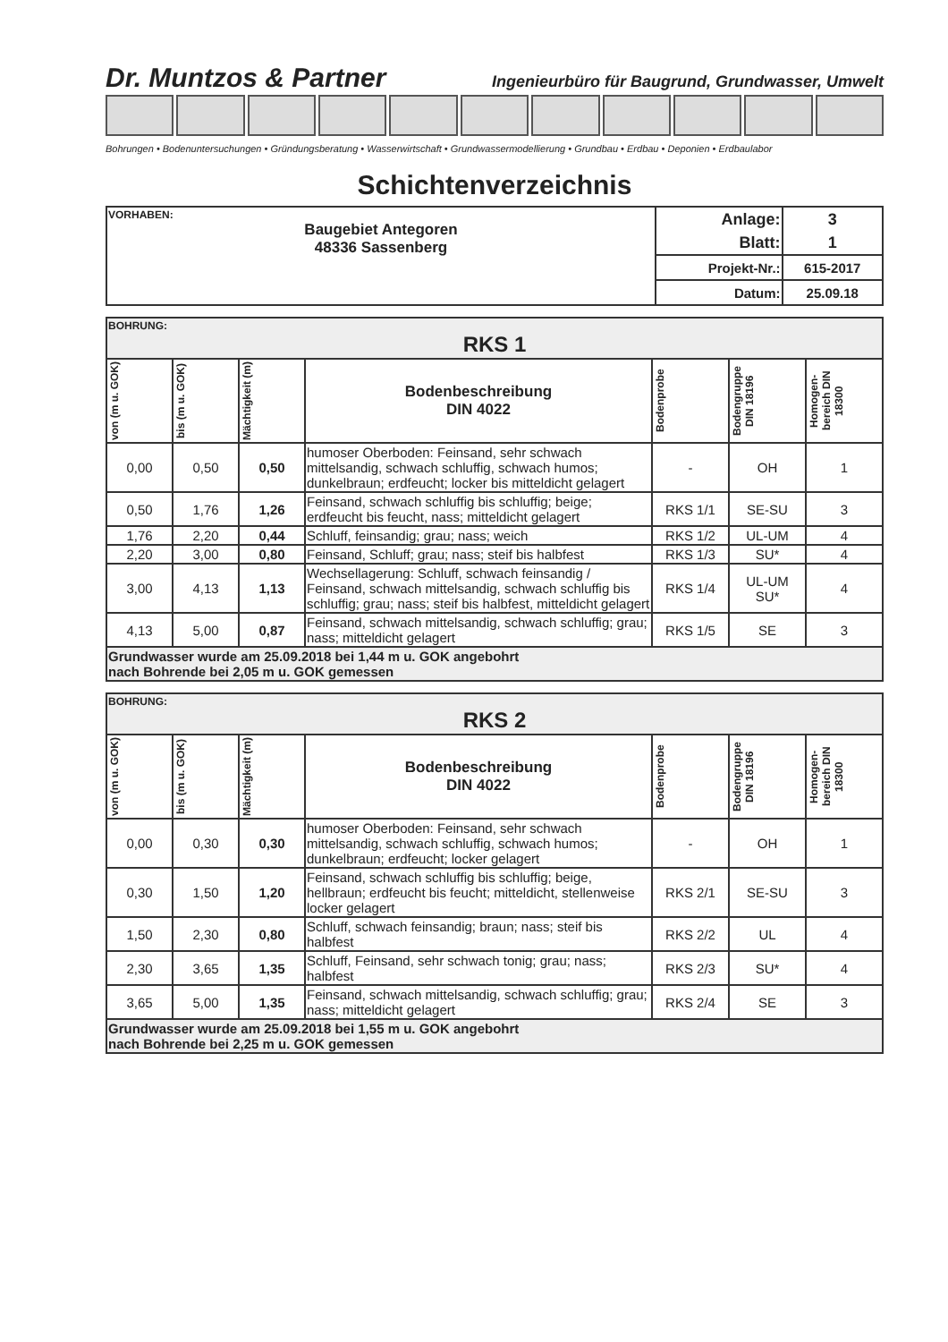Dr. Muntzos & Partner Ingenieurbüro für Baugrund, Grundwasser, Umwelt
Bohrungen • Bodenuntersuchungen • Gründungsberatung • Wasserwirtschaft • Grundwassermodellierung • Grundbau • Erdbau • Deponien • Erdbaulabor
Schichtenverzeichnis
| VORHABEN: Baugebiet Antegoren 48336 Sassenberg | Anlage: | 3 |
| | Blatt: | 1 |
| | Projekt-Nr.: | 615-2017 |
| | Datum: | 25.09.18 |
| BOHRUNG: RKS 1 | | | | | | |
| von (m u. GOK) | bis (m u. GOK) | Mächtigkeit (m) | Bodenbeschreibung DIN 4022 | Bodenprobe | Bodengruppe DIN 18196 | Homogen-bereich DIN 18300 |
| 0,00 | 0,50 | 0,50 | humoser Oberboden: Feinsand, sehr schwach mittelsandig, schwach schluffig, schwach humos; dunkelbraun; erdfeucht; locker bis mitteldicht gelagert | - | OH | 1 |
| 0,50 | 1,76 | 1,26 | Feinsand, schwach schluffig bis schluffig; beige; erdfeucht bis feucht, nass; mitteldicht gelagert | RKS 1/1 | SE-SU | 3 |
| 1,76 | 2,20 | 0,44 | Schluff, feinsandig; grau; nass; weich | RKS 1/2 | UL-UM | 4 |
| 2,20 | 3,00 | 0,80 | Feinsand, Schluff; grau; nass; steif bis halbfest | RKS 1/3 | SU* | 4 |
| 3,00 | 4,13 | 1,13 | Wechsellagerung: Schluff, schwach feinsandig / Feinsand, schwach mittelsandig, schwach schluffig bis schluffig; grau; nass; steif bis halbfest, mitteldicht gelagert | RKS 1/4 | UL-UM SU* | 4 |
| 4,13 | 5,00 | 0,87 | Feinsand, schwach mittelsandig, schwach schluffig; grau; nass; mitteldicht gelagert | RKS 1/5 | SE | 3 |
| Grundwasser wurde am 25.09.2018 bei 1,44 m u. GOK angebohrt nach Bohrende bei 2,05 m u. GOK gemessen | | | | | | |
| BOHRUNG: RKS 2 | | | | | | |
| von (m u. GOK) | bis (m u. GOK) | Mächtigkeit (m) | Bodenbeschreibung DIN 4022 | Bodenprobe | Bodengruppe DIN 18196 | Homogen-bereich DIN 18300 |
| 0,00 | 0,30 | 0,30 | humoser Oberboden: Feinsand, sehr schwach mittelsandig, schwach schluffig, schwach humos; dunkelbraun; erdfeucht; locker gelagert | - | OH | 1 |
| 0,30 | 1,50 | 1,20 | Feinsand, schwach schluffig bis schluffig; beige, hellbraun; erdfeucht bis feucht; mitteldicht, stellenweise locker gelagert | RKS 2/1 | SE-SU | 3 |
| 1,50 | 2,30 | 0,80 | Schluff, schwach feinsandig; braun; nass; steif bis halbfest | RKS 2/2 | UL | 4 |
| 2,30 | 3,65 | 1,35 | Schluff, Feinsand, sehr schwach tonig; grau; nass; halbfest | RKS 2/3 | SU* | 4 |
| 3,65 | 5,00 | 1,35 | Feinsand, schwach mittelsandig, schwach schluffig; grau; nass; mitteldicht gelagert | RKS 2/4 | SE | 3 |
| Grundwasser wurde am 25.09.2018 bei 1,55 m u. GOK angebohrt nach Bohrende bei 2,25 m u. GOK gemessen | | | | | | |